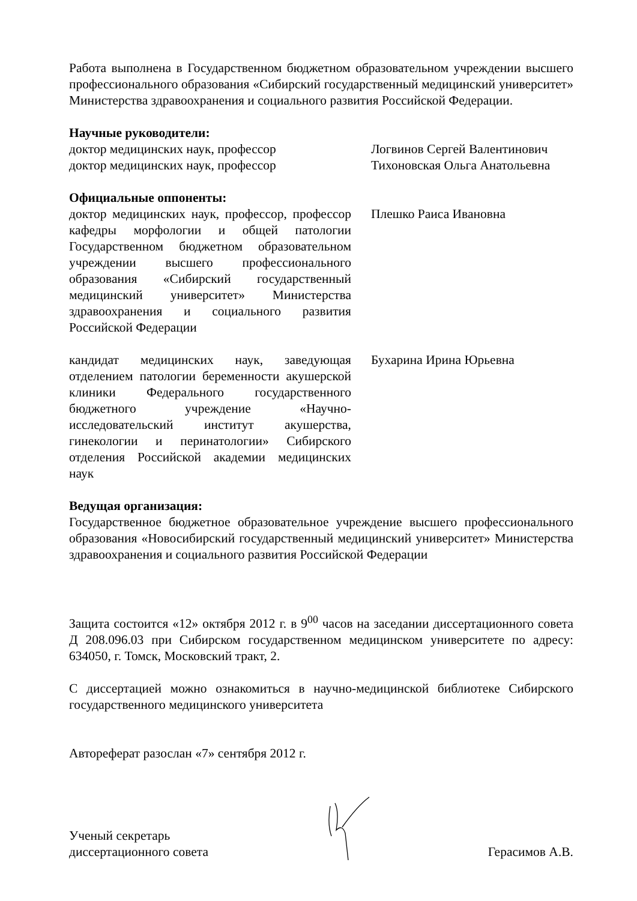Работа выполнена в Государственном бюджетном образовательном учреждении высшего профессионального образования «Сибирский государственный медицинский университет» Министерства здравоохранения и социального развития Российской Федерации.
Научные руководители:
доктор медицинских наук, профессор Логвинов Сергей Валентинович
доктор медицинских наук, профессор Тихоновская Ольга Анатольевна
Официальные оппоненты:
доктор медицинских наук, профессор, профессор кафедры морфологии и общей патологии Государственном бюджетном образовательном учреждении высшего профессионального образования «Сибирский государственный медицинский университет» Министерства здравоохранения и социального развития Российской Федерации
Плешко Раиса Ивановна
кандидат медицинских наук, заведующая отделением патологии беременности акушерской клиники Федерального государственного бюджетного учреждение «Научно-исследовательский институт акушерства, гинекологии и перинатологии» Сибирского отделения Российской академии медицинских наук
Бухарина Ирина Юрьевна
Ведущая организация:
Государственное бюджетное образовательное учреждение высшего профессионального образования «Новосибирский государственный медицинский университет» Министерства здравоохранения и социального развития Российской Федерации
Защита состоится «12» октября 2012 г. в 9<sup>00</sup> часов на заседании диссертационного совета Д 208.096.03 при Сибирском государственном медицинском университете по адресу: 634050, г. Томск, Московский тракт, 2.
С диссертацией можно ознакомиться в научно-медицинской библиотеке Сибирского государственного медицинского университета
Автореферат разослан «7» сентября 2012 г.
Ученый секретарь
диссертационного совета
Герасимов А.В.